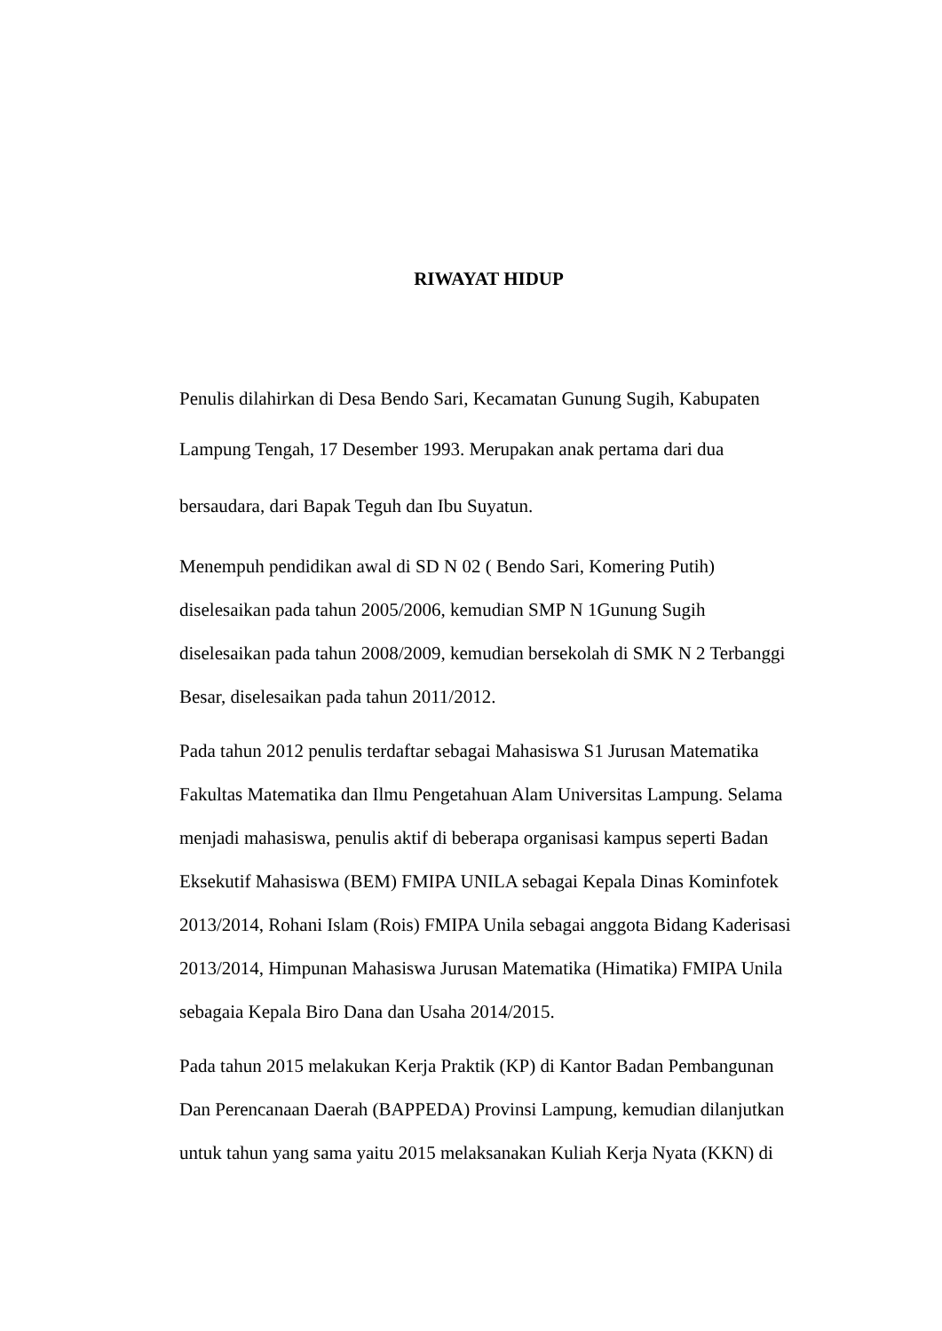RIWAYAT HIDUP
Penulis dilahirkan di Desa Bendo Sari, Kecamatan Gunung Sugih, Kabupaten
Lampung Tengah, 17 Desember 1993. Merupakan anak pertama dari dua
bersaudara, dari Bapak Teguh dan Ibu Suyatun.
Menempuh pendidikan awal di SD N 02 ( Bendo Sari, Komering Putih)
diselesaikan pada tahun 2005/2006, kemudian SMP N 1Gunung Sugih
diselesaikan pada tahun 2008/2009, kemudian bersekolah di SMK N 2 Terbanggi
Besar, diselesaikan pada tahun 2011/2012.
Pada tahun 2012 penulis terdaftar sebagai Mahasiswa S1 Jurusan Matematika
Fakultas Matematika dan Ilmu Pengetahuan Alam Universitas Lampung. Selama
menjadi mahasiswa, penulis aktif di beberapa organisasi kampus seperti Badan
Eksekutif Mahasiswa (BEM) FMIPA UNILA sebagai Kepala Dinas Kominfotek
2013/2014, Rohani Islam (Rois) FMIPA Unila sebagai anggota Bidang Kaderisasi
2013/2014, Himpunan Mahasiswa Jurusan Matematika (Himatika) FMIPA Unila
sebagaia Kepala Biro Dana dan Usaha 2014/2015.
Pada tahun 2015 melakukan Kerja Praktik (KP) di Kantor Badan Pembangunan
Dan Perencanaan Daerah (BAPPEDA) Provinsi Lampung, kemudian dilanjutkan
untuk tahun yang sama yaitu 2015 melaksanakan Kuliah Kerja Nyata (KKN) di